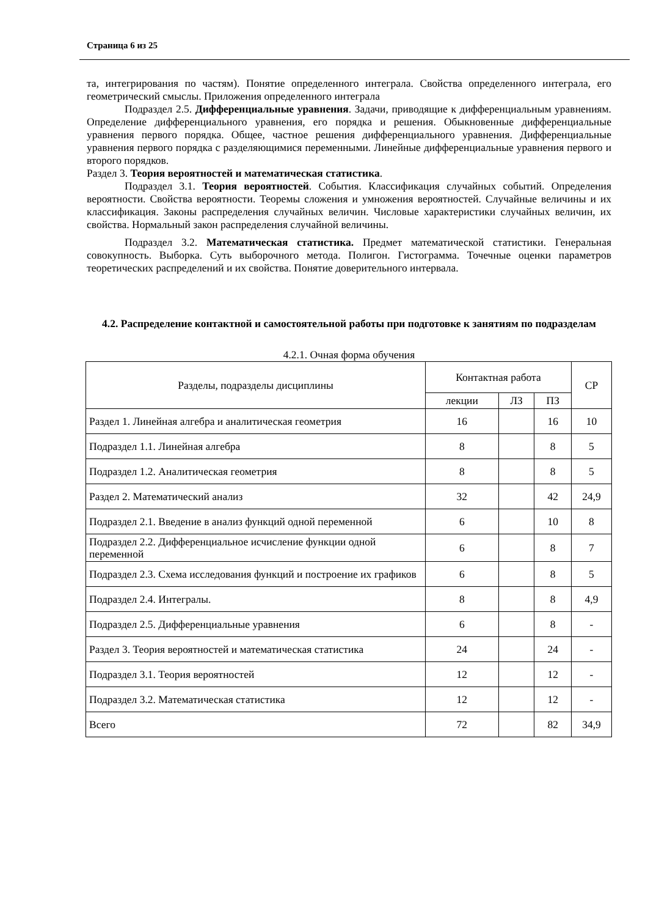Страница 6 из 25
та, интегрирования по частям). Понятие определенного интеграла. Свойства определенного интеграла, его геометрический смыслы. Приложения определенного интеграла
Подраздел 2.5. Дифференциальные уравнения. Задачи, приводящие к дифференциальным уравнениям. Определение дифференциального уравнения, его порядка и решения. Обыкновенные дифференциальные уравнения первого порядка. Общее, частное решения дифференциального уравнения. Дифференциальные уравнения первого порядка с разделяющимися переменными. Линейные дифференциальные уравнения первого и второго порядков.
Раздел 3. Теория вероятностей и математическая статистика.
Подраздел 3.1. Теория вероятностей. События. Классификация случайных событий. Определения вероятности. Свойства вероятности. Теоремы сложения и умножения вероятностей. Случайные величины и их классификация. Законы распределения случайных величин. Числовые характеристики случайных величин, их свойства. Нормальный закон распределения случайной величины.
Подраздел 3.2. Математическая статистика. Предмет математической статистики. Генеральная совокупность. Выборка. Суть выборочного метода. Полигон. Гистограмма. Точечные оценки параметров теоретических распределений и их свойства. Понятие доверительного интервала.
4.2. Распределение контактной и самостоятельной работы при подготовке к занятиям по подразделам
4.2.1. Очная форма обучения
| Разделы, подразделы дисциплины | Контактная работа | | | СР |
| --- | --- | --- | --- | --- |
| | лекции | ЛЗ | ПЗ | |
| Раздел 1. Линейная алгебра и аналитическая геометрия | 16 | | 16 | 10 |
| Подраздел 1.1. Линейная алгебра | 8 | | 8 | 5 |
| Подраздел 1.2. Аналитическая геометрия | 8 | | 8 | 5 |
| Раздел 2. Математический анализ | 32 | | 42 | 24,9 |
| Подраздел 2.1. Введение в анализ функций одной переменной | 6 | | 10 | 8 |
| Подраздел 2.2. Дифференциальное исчисление функции одной переменной | 6 | | 8 | 7 |
| Подраздел 2.3. Схема исследования функций и построение их графиков | 6 | | 8 | 5 |
| Подраздел 2.4. Интегралы. | 8 | | 8 | 4,9 |
| Подраздел 2.5. Дифференциальные уравнения | 6 | | 8 | - |
| Раздел 3. Теория вероятностей и математическая статистика | 24 | | 24 | - |
| Подраздел 3.1. Теория вероятностей | 12 | | 12 | - |
| Подраздел 3.2. Математическая статистика | 12 | | 12 | - |
| Всего | 72 | | 82 | 34,9 |